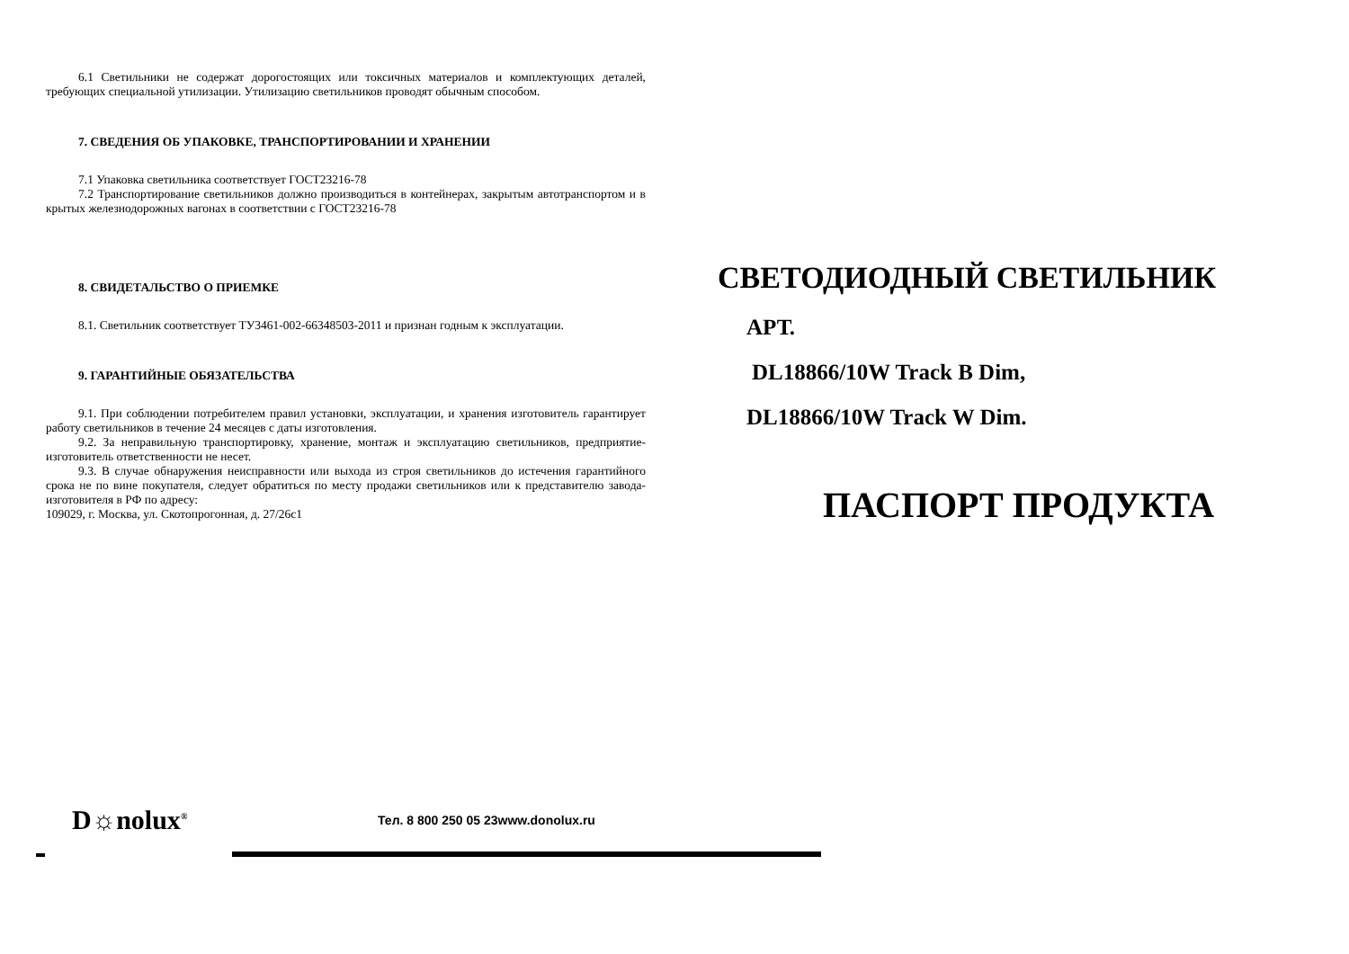6.1 Светильники не содержат дорогостоящих или токсичных материалов и комплектующих деталей, требующих специальной утилизации. Утилизацию светильников проводят обычным способом.
7. СВЕДЕНИЯ ОБ УПАКОВКЕ, ТРАНСПОРТИРОВАНИИ И ХРАНЕНИИ
7.1 Упаковка светильника соответствует ГОСТ23216-78
7.2 Транспортирование светильников должно производиться в контейнерах, закрытым автотранспортом и в крытых железнодорожных вагонах в соответствии с ГОСТ23216-78
8. СВИДЕТАЛЬСТВО О ПРИЕМКЕ
8.1. Светильник соответствует ТУ3461-002-66348503-2011 и признан годным к эксплуатации.
9. ГАРАНТИЙНЫЕ ОБЯЗАТЕЛЬСТВА
9.1. При соблюдении потребителем правил установки, эксплуатации, и хранения изготовитель гарантирует работу светильников в течение 24 месяцев с даты изготовления.
9.2. За неправильную транспортировку, хранение, монтаж и эксплуатацию светильников, предприятие-изготовитель ответственности не несет.
9.3. В случае обнаружения неисправности или выхода из строя светильников до истечения гарантийного срока не по вине покупателя, следует обратиться по месту продажи светильников или к представителю завода-изготовителя в РФ по адресу:
109029, г. Москва, ул. Скотопрогонная, д. 27/26с1
СВЕТОДИОДНЫЙ СВЕТИЛЬНИК
АРТ.
DL18866/10W Track B Dim,
DL18866/10W Track W Dim.
ПАСПОРТ ПРОДУКТА
D☼nolux<sup>®</sup>
Тел. 8 800 250 05 23www.donolux.ru